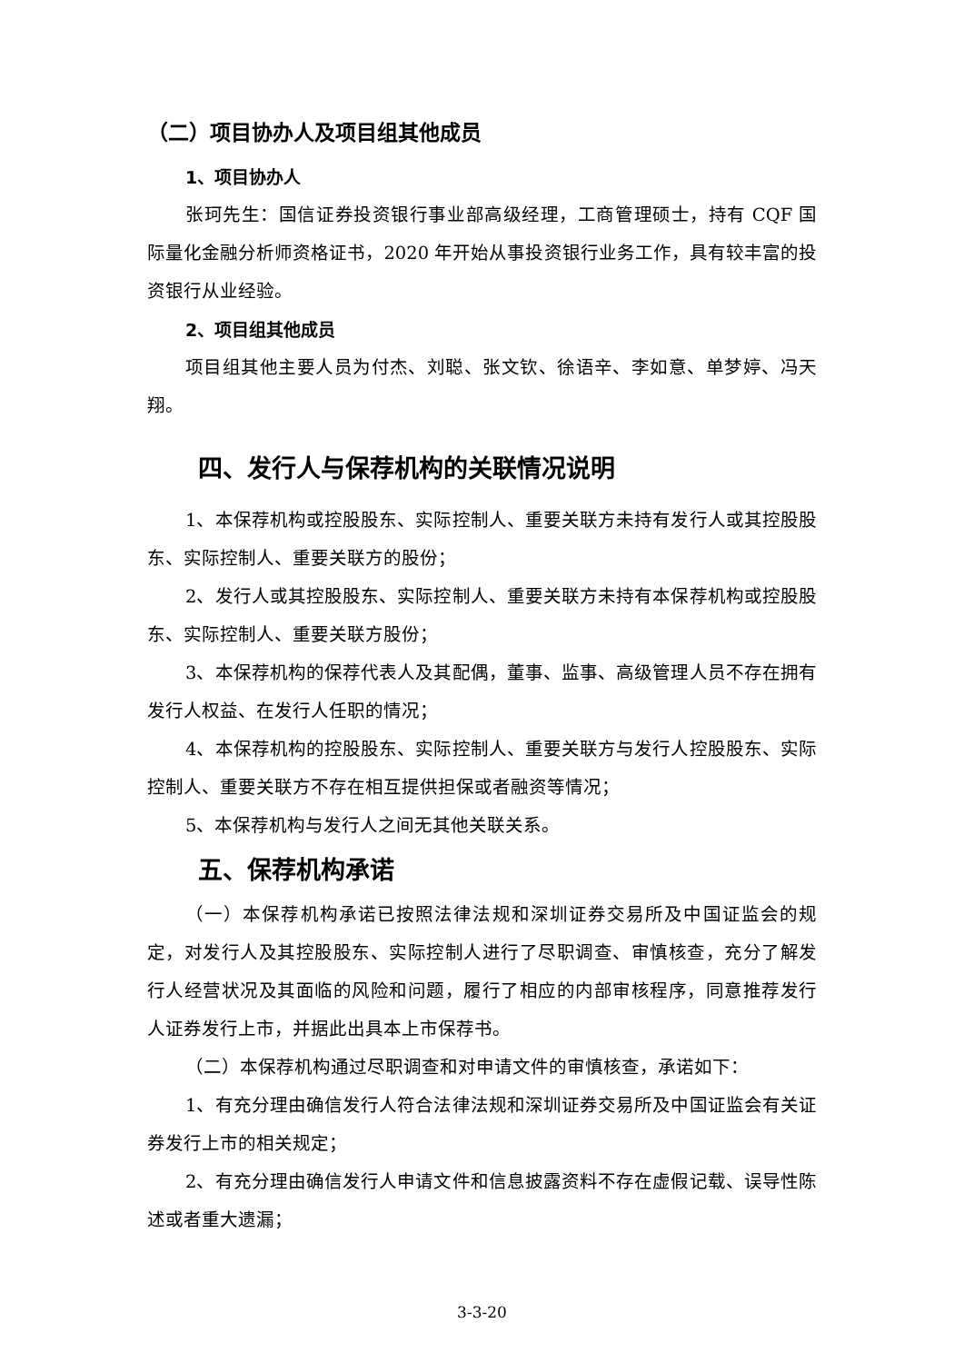（二）项目协办人及项目组其他成员
1、项目协办人
张珂先生：国信证券投资银行事业部高级经理，工商管理硕士，持有 CQF 国际量化金融分析师资格证书，2020 年开始从事投资银行业务工作，具有较丰富的投资银行从业经验。
2、项目组其他成员
项目组其他主要人员为付杰、刘聪、张文钦、徐语辛、李如意、单梦婷、冯天翔。
四、发行人与保荐机构的关联情况说明
1、本保荐机构或控股股东、实际控制人、重要关联方未持有发行人或其控股股东、实际控制人、重要关联方的股份；
2、发行人或其控股股东、实际控制人、重要关联方未持有本保荐机构或控股股东、实际控制人、重要关联方股份；
3、本保荐机构的保荐代表人及其配偶，董事、监事、高级管理人员不存在拥有发行人权益、在发行人任职的情况；
4、本保荐机构的控股股东、实际控制人、重要关联方与发行人控股股东、实际控制人、重要关联方不存在相互提供担保或者融资等情况；
5、本保荐机构与发行人之间无其他关联关系。
五、保荐机构承诺
（一）本保荐机构承诺已按照法律法规和深圳证券交易所及中国证监会的规定，对发行人及其控股股东、实际控制人进行了尽职调查、审慎核查，充分了解发行人经营状况及其面临的风险和问题，履行了相应的内部审核程序，同意推荐发行人证券发行上市，并据此出具本上市保荐书。
（二）本保荐机构通过尽职调查和对申请文件的审慎核查，承诺如下：
1、有充分理由确信发行人符合法律法规和深圳证券交易所及中国证监会有关证券发行上市的相关规定；
2、有充分理由确信发行人申请文件和信息披露资料不存在虚假记载、误导性陈述或者重大遗漏；
3-3-20